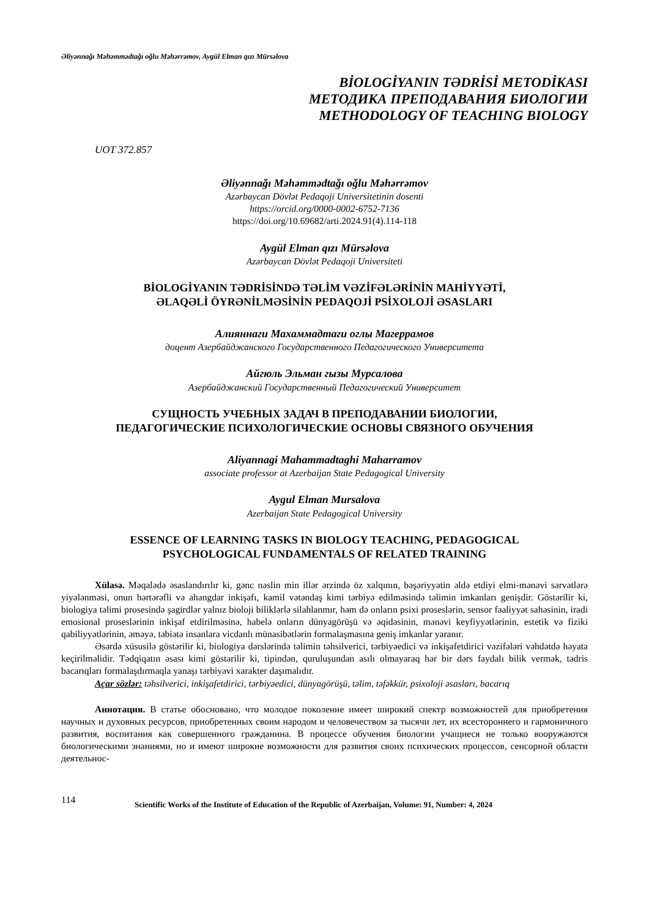Əliyənnağı Məhəmmədtağı oğlu Məhərrəmov, Aygül Elman qızı Mürsəlova
BİOLOGİYANIN TƏDRİSİ METODİKASI
МЕТОДИКА ПРЕПОДАВАНИЯ БИОЛОГИИ
METHODOLOGY OF TEACHING BIOLOGY
UOT 372.857
Əliyənnağı Məhəmmədtağı oğlu Məhərrəmov
Azərbaycan Dövlət Pedaqoji Universitetinin dosenti
https://orcid.org/0000-0002-6752-7136
https://doi.org/10.69682/arti.2024.91(4).114-118
Aygül Elman qızı Mürsəlova
Azərbaycan Dövlət Pedaqoji Universiteti
BİOLOGİYANIN TƏDRİSİNDƏ TƏLİM VƏZİFƏLƏRİNİN MAHİYYƏTİ,
ƏLAQƏLİ ÖYRƏNİLMƏSİNİN PEDAQOJİ PSİXOLOJİ ƏSASLARI
Алияннаги Махаммадтаги оглы Магеррамов
доцент Азербайджанского Государственного Педагогического Университета
Айгюль Эльман гызы Мурсалова
Азербайджанский Государственный Педагогический Университет
СУЩНОСТЬ УЧЕБНЫХ ЗАДАЧ В ПРЕПОДАВАНИИ БИОЛОГИИ,
ПЕДАГОГИЧЕСКИЕ ПСИХОЛОГИЧЕСКИЕ ОСНОВЫ СВЯЗНОГО ОБУЧЕНИЯ
Aliyannagi Mahammadtaghi Maharramov
associate professor at Azerbaijan State Pedagogical University
Aygul Elman Mursalova
Azerbaijan State Pedagogical University
ESSENCE OF LEARNING TASKS IN BIOLOGY TEACHING, PEDAGOGICAL
PSYCHOLOGICAL FUNDAMENTALS OF RELATED TRAINING
Xülasə. Məqalədə əsaslandırılır ki, gənc nəslin min illər ərzində öz xalqının, bəşəriyyətin əldə etdiyi elmi-mənəvi sərvətlərə yiyələnməsi, onun hərtərəfli və ahəngdar inkişafı, kamil vətəndaş kimi tərbiyə edilməsində təlimin imkanları genişdir. Göstərilir ki, biologiya təlimi prosesində şagirdlər yalnız bioloji biliklərlə silahlanmır, həm də onların psixi proseslərin, sensor fəaliyyət sahəsinin, iradi emosional proseslərinin inkişaf etdirilməsinə, habelə onların dünyagörüşü və əqidəsinin, mənəvi keyfiyyətlərinin, estetik və fiziki qabiliyyətlərinin, əməyə, təbiətə insanlara vicdanlı münasibətlərin formalaşmasına geniş imkanlar yaranır.
Əsərdə xüsusilə göstərilir ki, biologiya dərslərində təlimin təhsilverici, tərbiyəedici və inkişafetdirici vəzifələri vəhdətdə həyata keçirilməlidir. Tədqiqatın əsası kimi göstərilir ki, tipindən, quruluşundan asılı olmayaraq hər bir dərs faydalı bilik vermək, tədris bacarıqları formalaşdırmaqla yanaşı tərbiyəvi xarakter daşımalıdır.
Açar sözlər: təhsilverici, inkişafetdirici, tərbiyəedici, dünyagörüşü, təlim, təfəkkür, psixoloji əsasları, bacarıq
Аннотация. В статье обосновано, что молодое поколение имеет широкий спектр возможностей для приобретения научных и духовных ресурсов, приобретенных своим народом и человечеством за тысячи лет, их всестороннего и гармоничного развития, воспитания как совершенного гражданина. В процессе обучения биологии учащиеся не только вооружаются биологическими знаниями, но и имеют широкие возможности для развития своих психических процессов, сенсорной области деятельнос-
114 Scientific Works of the Institute of Education of the Republic of Azerbaijan, Volume: 91, Number: 4, 2024